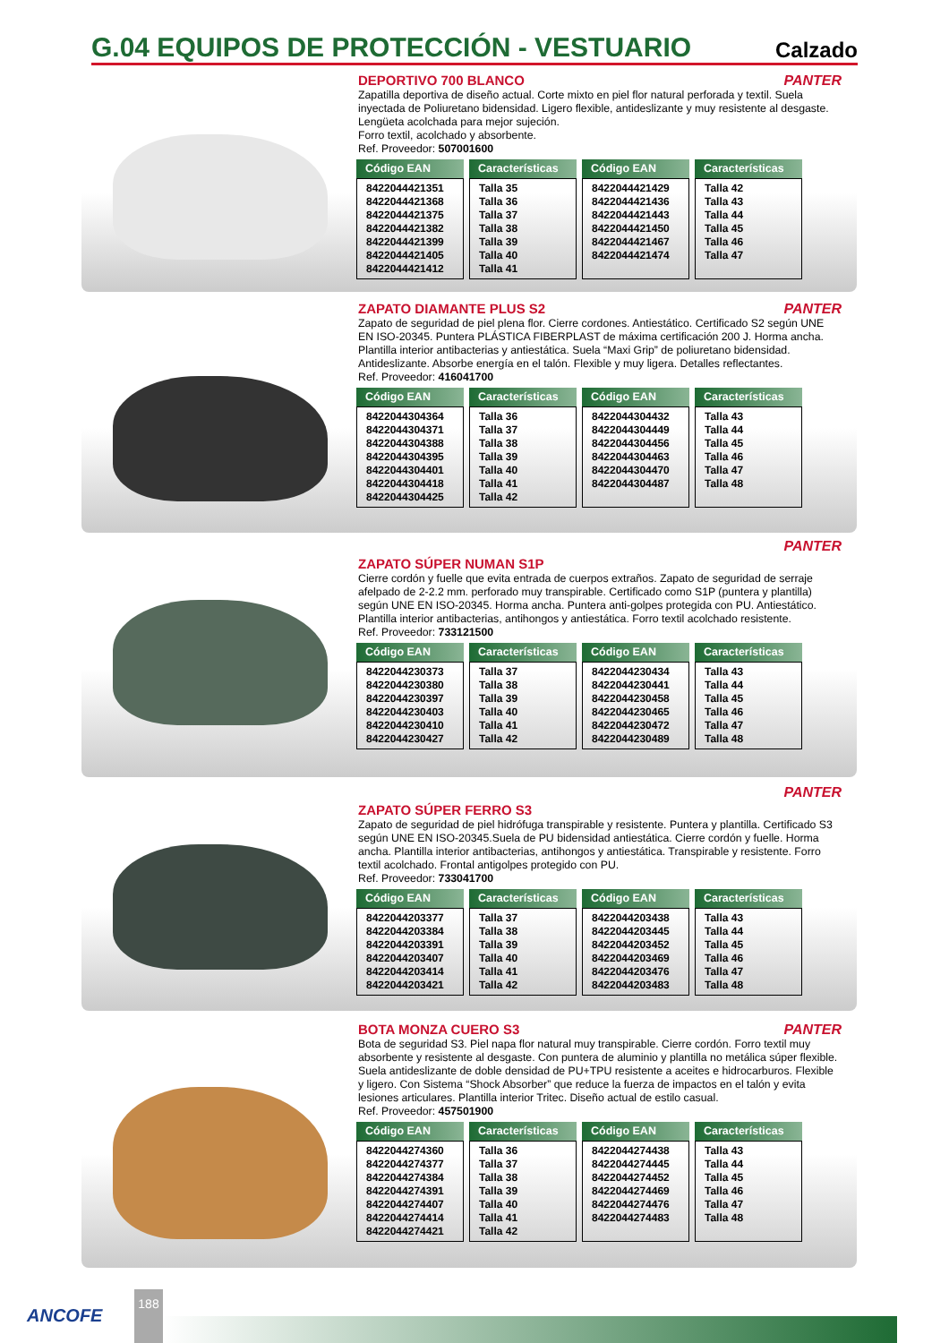G.04 EQUIPOS DE PROTECCIÓN - VESTUARIO
Calzado
PANTER
DEPORTIVO 700 BLANCO
Zapatilla deportiva de diseño actual. Corte mixto en piel flor natural perforada y textil. Suela inyectada de Poliuretano bidensidad. Ligero flexible, antideslizante y muy resistente al desgaste. Lengüeta acolchada para mejor sujeción.
Forro textil, acolchado y absorbente.
Ref. Proveedor: 507001600
| Código EAN | Características | Código EAN | Características |
| --- | --- | --- | --- |
| 8422044421351 8422044421368 8422044421375 8422044421382 8422044421399 8422044421405 8422044421412 | Talla 35 Talla 36 Talla 37 Talla 38 Talla 39 Talla 40 Talla 41 | 8422044421429 8422044421436 8422044421443 8422044421450 8422044421467 8422044421474 | Talla 42 Talla 43 Talla 44 Talla 45 Talla 46 Talla 47 |
PANTER
ZAPATO DIAMANTE PLUS S2
Zapato de seguridad de piel plena flor. Cierre cordones. Antiestático. Certificado S2 según UNE EN ISO-20345. Puntera PLÁSTICA FIBERPLAST de máxima certificación 200 J. Horma ancha. Plantilla interior antibacterias y antiestática. Suela “Maxi Grip” de poliuretano bidensidad. Antideslizante. Absorbe energía en el talón. Flexible y muy ligera. Detalles reflectantes.
Ref. Proveedor: 416041700
| Código EAN | Características | Código EAN | Características |
| --- | --- | --- | --- |
| 8422044304364 8422044304371 8422044304388 8422044304395 8422044304401 8422044304418 8422044304425 | Talla 36 Talla 37 Talla 38 Talla 39 Talla 40 Talla 41 Talla 42 | 8422044304432 8422044304449 8422044304456 8422044304463 8422044304470 8422044304487 | Talla 43 Talla 44 Talla 45 Talla 46 Talla 47 Talla 48 |
PANTER
ZAPATO SÚPER NUMAN S1P
Cierre cordón y fuelle que evita entrada de cuerpos extraños. Zapato de seguridad de serraje afelpado de 2-2.2 mm. perforado muy transpirable. Certificado como S1P (puntera y plantilla) según UNE EN ISO-20345. Horma ancha. Puntera anti-golpes protegida con PU. Antiestático. Plantilla interior antibacterias, antihongos y antiestática. Forro textil acolchado resistente.
Ref. Proveedor: 733121500
| Código EAN | Características | Código EAN | Características |
| --- | --- | --- | --- |
| 8422044230373 8422044230380 8422044230397 8422044230403 8422044230410 8422044230427 | Talla 37 Talla 38 Talla 39 Talla 40 Talla 41 Talla 42 | 8422044230434 8422044230441 8422044230458 8422044230465 8422044230472 8422044230489 | Talla 43 Talla 44 Talla 45 Talla 46 Talla 47 Talla 48 |
PANTER
ZAPATO SÚPER FERRO S3
Zapato de seguridad de piel hidrófuga transpirable y resistente. Puntera y plantilla. Certificado S3 según UNE EN ISO-20345.Suela de PU bidensidad antiestática. Cierre cordón y fuelle. Horma ancha. Plantilla interior antibacterias, antihongos y antiestática. Transpirable y resistente. Forro textil acolchado. Frontal antigolpes protegido con PU.
Ref. Proveedor: 733041700
| Código EAN | Características | Código EAN | Características |
| --- | --- | --- | --- |
| 8422044203377 8422044203384 8422044203391 8422044203407 8422044203414 8422044203421 | Talla 37 Talla 38 Talla 39 Talla 40 Talla 41 Talla 42 | 8422044203438 8422044203445 8422044203452 8422044203469 8422044203476 8422044203483 | Talla 43 Talla 44 Talla 45 Talla 46 Talla 47 Talla 48 |
PANTER
BOTA MONZA CUERO S3
Bota de seguridad S3. Piel napa flor natural muy transpirable. Cierre cordón. Forro textil muy absorbente y resistente al desgaste. Con puntera de aluminio y plantilla no metálica súper flexible. Suela antideslizante de doble densidad de PU+TPU resistente a aceites e hidrocarburos. Flexible y ligero. Con Sistema “Shock Absorber” que reduce la fuerza de impactos en el talón y evita lesiones articulares. Plantilla interior Tritec. Diseño actual de estilo casual.
Ref. Proveedor: 457501900
| Código EAN | Características | Código EAN | Características |
| --- | --- | --- | --- |
| 8422044274360 8422044274377 8422044274384 8422044274391 8422044274407 8422044274414 8422044274421 | Talla 36 Talla 37 Talla 38 Talla 39 Talla 40 Talla 41 Talla 42 | 8422044274438 8422044274445 8422044274452 8422044274469 8422044274476 8422044274483 | Talla 43 Talla 44 Talla 45 Talla 46 Talla 47 Talla 48 |
ANCOFE
188